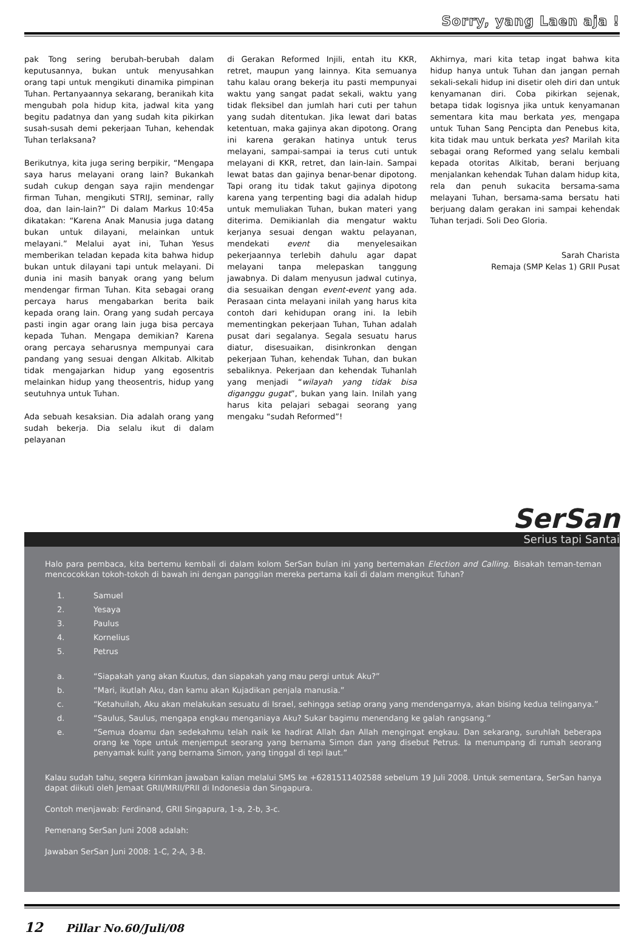Sorry, yang Laen aja !
pak Tong sering berubah-berubah dalam keputusannya, bukan untuk menyusahkan orang tapi untuk mengikuti dinamika pimpinan Tuhan. Pertanyaannya sekarang, beranikah kita mengubah pola hidup kita, jadwal kita yang begitu padatnya dan yang sudah kita pikirkan susah-susah demi pekerjaan Tuhan, kehendak Tuhan terlaksana?
Berikutnya, kita juga sering berpikir, “Mengapa saya harus melayani orang lain? Bukankah sudah cukup dengan saya rajin mendengar firman Tuhan, mengikuti STRIJ, seminar, rally doa, dan lain-lain?” Di dalam Markus 10:45a dikatakan: “Karena Anak Manusia juga datang bukan untuk dilayani, melainkan untuk melayani.” Melalui ayat ini, Tuhan Yesus memberikan teladan kepada kita bahwa hidup bukan untuk dilayani tapi untuk melayani. Di dunia ini masih banyak orang yang belum mendengar firman Tuhan. Kita sebagai orang percaya harus mengabarkan berita baik kepada orang lain. Orang yang sudah percaya pasti ingin agar orang lain juga bisa percaya kepada Tuhan. Mengapa demikian? Karena orang percaya seharusnya mempunyai cara pandang yang sesuai dengan Alkitab. Alkitab tidak mengajarkan hidup yang egosentris melainkan hidup yang theosentris, hidup yang seutuhnya untuk Tuhan.
Ada sebuah kesaksian. Dia adalah orang yang sudah bekerja. Dia selalu ikut di dalam pelayanan
di Gerakan Reformed Injili, entah itu KKR, retret, maupun yang lainnya. Kita semuanya tahu kalau orang bekerja itu pasti mempunyai waktu yang sangat padat sekali, waktu yang tidak fleksibel dan jumlah hari cuti per tahun yang sudah ditentukan. Jika lewat dari batas ketentuan, maka gajinya akan dipotong. Orang ini karena gerakan hatinya untuk terus melayani, sampai-sampai ia terus cuti untuk melayani di KKR, retret, dan lain-lain. Sampai lewat batas dan gajinya benar-benar dipotong. Tapi orang itu tidak takut gajinya dipotong karena yang terpenting bagi dia adalah hidup untuk memuliakan Tuhan, bukan materi yang diterima. Demikianlah dia mengatur waktu kerjanya sesuai dengan waktu pelayanan, mendekati event dia menyelesaikan pekerjaannya terlebih dahulu agar dapat melayani tanpa melepaskan tanggung jawabnya. Di dalam menyusun jadwal cutinya, dia sesuaikan dengan event-event yang ada. Perasaan cinta melayani inilah yang harus kita contoh dari kehidupan orang ini. Ia lebih mementingkan pekerjaan Tuhan, Tuhan adalah pusat dari segalanya. Segala sesuatu harus diatur, disesuaikan, disinkronkan dengan pekerjaan Tuhan, kehendak Tuhan, dan bukan sebaliknya. Pekerjaan dan kehendak Tuhanlah yang menjadi “wilayah yang tidak bisa diganggu gugat”, bukan yang lain. Inilah yang harus kita pelajari sebagai seorang yang mengaku “sudah Reformed”!
Akhirnya, mari kita tetap ingat bahwa kita hidup hanya untuk Tuhan dan jangan pernah sekali-sekali hidup ini disetir oleh diri dan untuk kenyamanan diri. Coba pikirkan sejenak, betapa tidak logisnya jika untuk kenyamanan sementara kita mau berkata yes, mengapa untuk Tuhan Sang Pencipta dan Penebus kita, kita tidak mau untuk berkata yes? Marilah kita sebagai orang Reformed yang selalu kembali kepada otoritas Alkitab, berani berjuang menjalankan kehendak Tuhan dalam hidup kita, rela dan penuh sukacita bersama-sama melayani Tuhan, bersama-sama bersatu hati berjuang dalam gerakan ini sampai kehendak Tuhan terjadi. Soli Deo Gloria.
Sarah Charista
Remaja (SMP Kelas 1) GRII Pusat
SerSan
Serius tapi Santai
Halo para pembaca, kita bertemu kembali di dalam kolom SerSan bulan ini yang bertemakan Election and Calling. Bisakah teman-teman mencocokkan tokoh-tokoh di bawah ini dengan panggilan mereka pertama kali di dalam mengikut Tuhan?
1. Samuel
2. Yesaya
3. Paulus
4. Kornelius
5. Petrus
a. “Siapakah yang akan Kuutus, dan siapakah yang mau pergi untuk Aku?”
b. “Mari, ikutlah Aku, dan kamu akan Kujadikan penjala manusia.”
c. “Ketahuilah, Aku akan melakukan sesuatu di Israel, sehingga setiap orang yang mendengarnya, akan bising kedua telinganya.”
d. “Saulus, Saulus, mengapa engkau menganiaya Aku? Sukar bagimu menendang ke galah rangsang.”
e. “Semua doamu dan sedekahmu telah naik ke hadirat Allah dan Allah mengingat engkau. Dan sekarang, suruhlah beberapa orang ke Yope untuk menjemput seorang yang bernama Simon dan yang disebut Petrus. Ia menumpang di rumah seorang penyamak kulit yang bernama Simon, yang tinggal di tepi laut.”
Kalau sudah tahu, segera kirimkan jawaban kalian melalui SMS ke +6281511402588 sebelum 19 Juli 2008. Untuk sementara, SerSan hanya dapat diikuti oleh Jemaat GRII/MRII/PRII di Indonesia dan Singapura.
Contoh menjawab: Ferdinand, GRII Singapura, 1-a, 2-b, 3-c.
Pemenang SerSan Juni 2008 adalah:
Jawaban SerSan Juni 2008: 1-C, 2-A, 3-B.
12 Pillar No.60/Juli/08